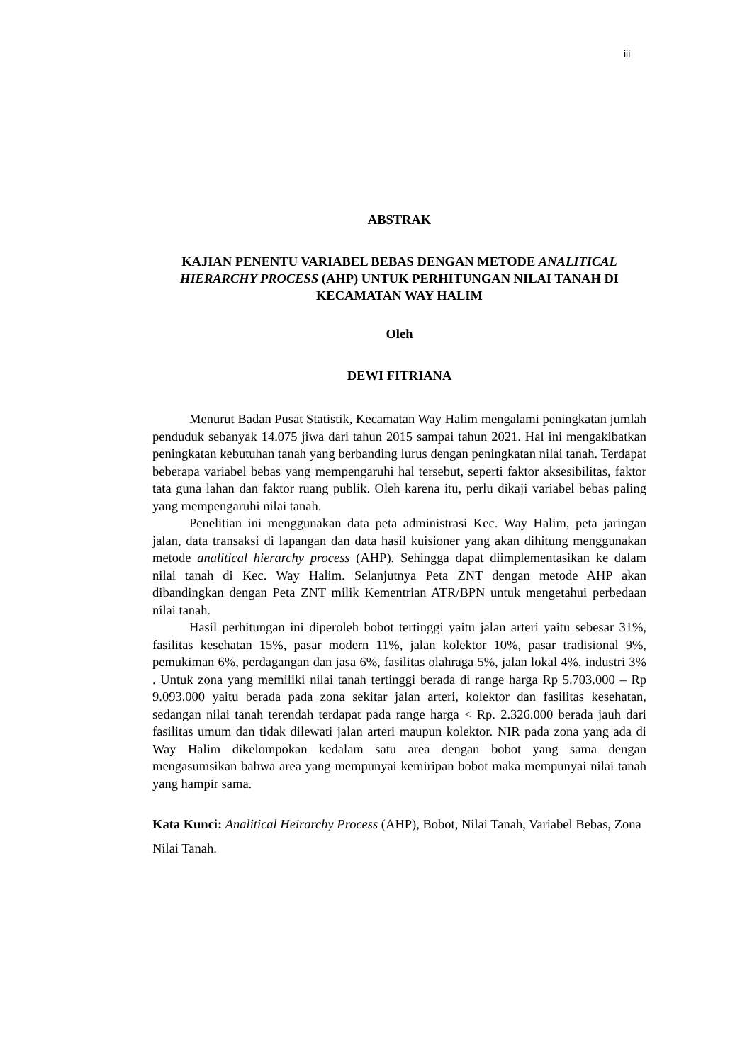iii
ABSTRAK
KAJIAN PENENTU VARIABEL BEBAS DENGAN METODE ANALITICAL HIERARCHY PROCESS (AHP) UNTUK PERHITUNGAN NILAI TANAH DI KECAMATAN WAY HALIM
Oleh
DEWI FITRIANA
Menurut Badan Pusat Statistik, Kecamatan Way Halim mengalami peningkatan jumlah penduduk sebanyak 14.075 jiwa dari tahun 2015 sampai tahun 2021. Hal ini mengakibatkan peningkatan kebutuhan tanah yang berbanding lurus dengan peningkatan nilai tanah. Terdapat beberapa variabel bebas yang mempengaruhi hal tersebut, seperti faktor aksesibilitas, faktor tata guna lahan dan faktor ruang publik. Oleh karena itu, perlu dikaji variabel bebas paling yang mempengaruhi nilai tanah.
Penelitian ini menggunakan data peta administrasi Kec. Way Halim, peta jaringan jalan, data transaksi di lapangan dan data hasil kuisioner yang akan dihitung menggunakan metode analitical hierarchy process (AHP). Sehingga dapat diimplementasikan ke dalam nilai tanah di Kec. Way Halim. Selanjutnya Peta ZNT dengan metode AHP akan dibandingkan dengan Peta ZNT milik Kementrian ATR/BPN untuk mengetahui perbedaan nilai tanah.
Hasil perhitungan ini diperoleh bobot tertinggi yaitu jalan arteri yaitu sebesar 31%, fasilitas kesehatan 15%, pasar modern 11%, jalan kolektor 10%, pasar tradisional 9%, pemukiman 6%, perdagangan dan jasa 6%, fasilitas olahraga 5%, jalan lokal 4%, industri 3% . Untuk zona yang memiliki nilai tanah tertinggi berada di range harga Rp 5.703.000 – Rp 9.093.000 yaitu berada pada zona sekitar jalan arteri, kolektor dan fasilitas kesehatan, sedangan nilai tanah terendah terdapat pada range harga < Rp. 2.326.000 berada jauh dari fasilitas umum dan tidak dilewati jalan arteri maupun kolektor. NIR pada zona yang ada di Way Halim dikelompokan kedalam satu area dengan bobot yang sama dengan mengasumsikan bahwa area yang mempunyai kemiripan bobot maka mempunyai nilai tanah yang hampir sama.
Kata Kunci: Analitical Heirarchy Process (AHP), Bobot, Nilai Tanah, Variabel Bebas, Zona Nilai Tanah.